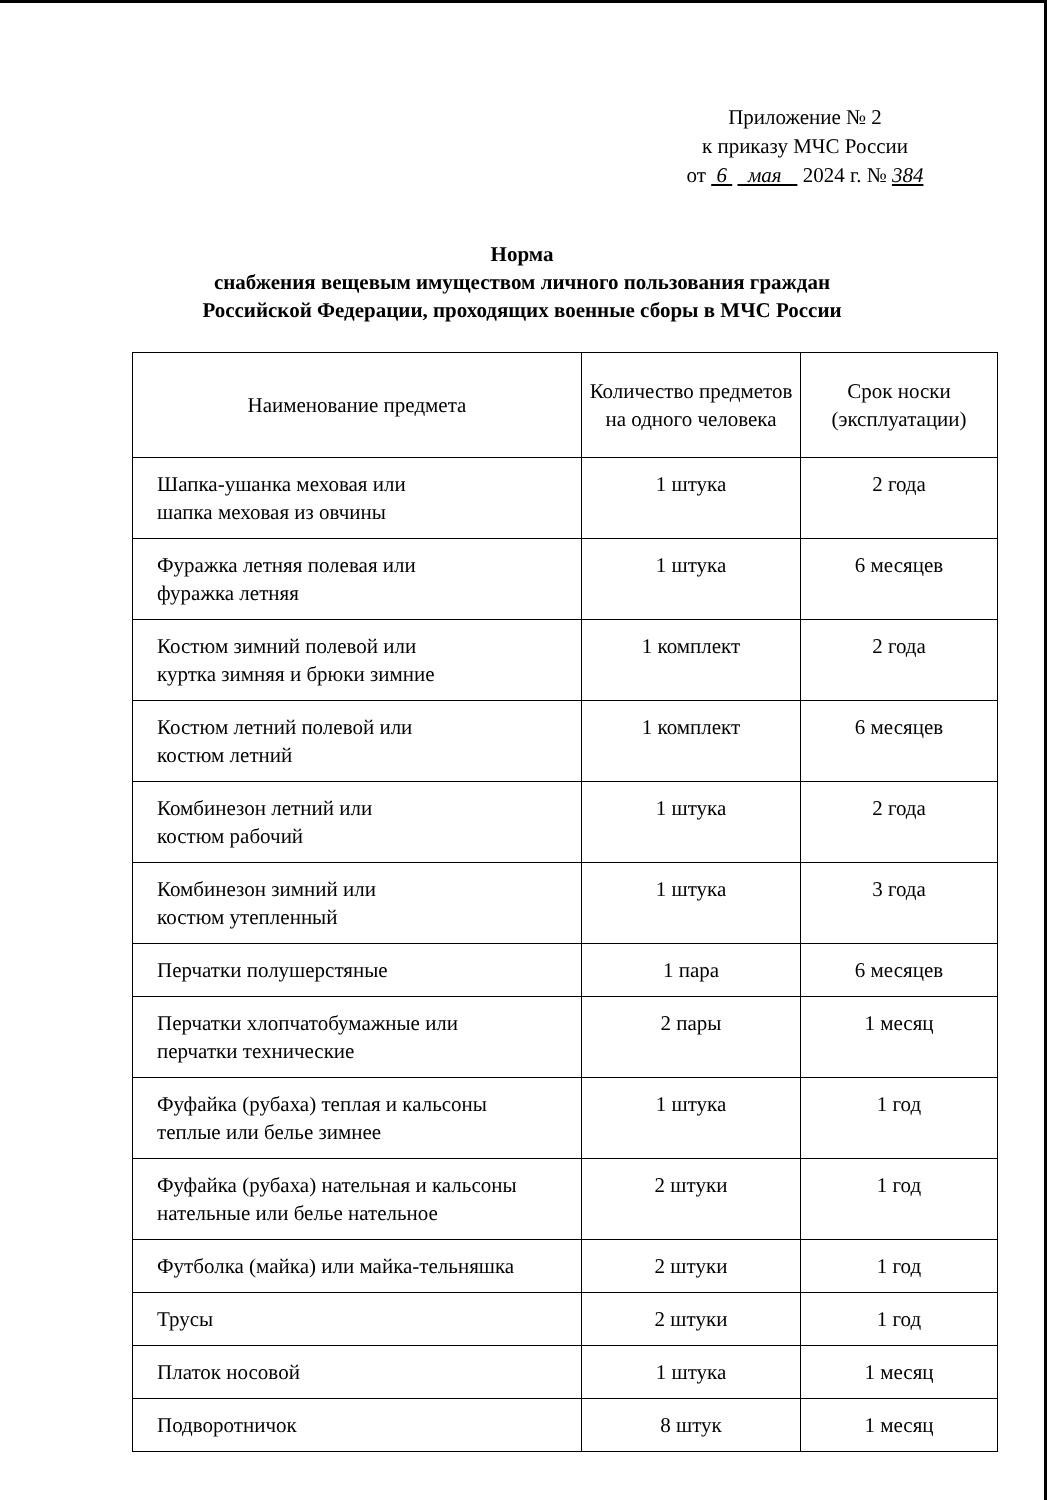Приложение № 2
к приказу МЧС России
от 6 мая 2024 г. № 384
Норма
снабжения вещевым имуществом личного пользования граждан
Российской Федерации, проходящих военные сборы в МЧС России
| Наименование предмета | Количество предметов на одного человека | Срок носки (эксплуатации) |
| --- | --- | --- |
| Шапка-ушанка меховая или шапка меховая из овчины | 1 штука | 2 года |
| Фуражка летняя полевая или фуражка летняя | 1 штука | 6 месяцев |
| Костюм зимний полевой или куртка зимняя и брюки зимние | 1 комплект | 2 года |
| Костюм летний полевой или костюм летний | 1 комплект | 6 месяцев |
| Комбинезон летний или костюм рабочий | 1 штука | 2 года |
| Комбинезон зимний или костюм утепленный | 1 штука | 3 года |
| Перчатки полушерстяные | 1 пара | 6 месяцев |
| Перчатки хлопчатобумажные или перчатки технические | 2 пары | 1 месяц |
| Фуфайка (рубаха) теплая и кальсоны теплые или белье зимнее | 1 штука | 1 год |
| Фуфайка (рубаха) нательная и кальсоны нательные или белье нательное | 2 штуки | 1 год |
| Футболка (майка) или майка-тельняшка | 2 штуки | 1 год |
| Трусы | 2 штуки | 1 год |
| Платок носовой | 1 штука | 1 месяц |
| Подворотничок | 8 штук | 1 месяц |